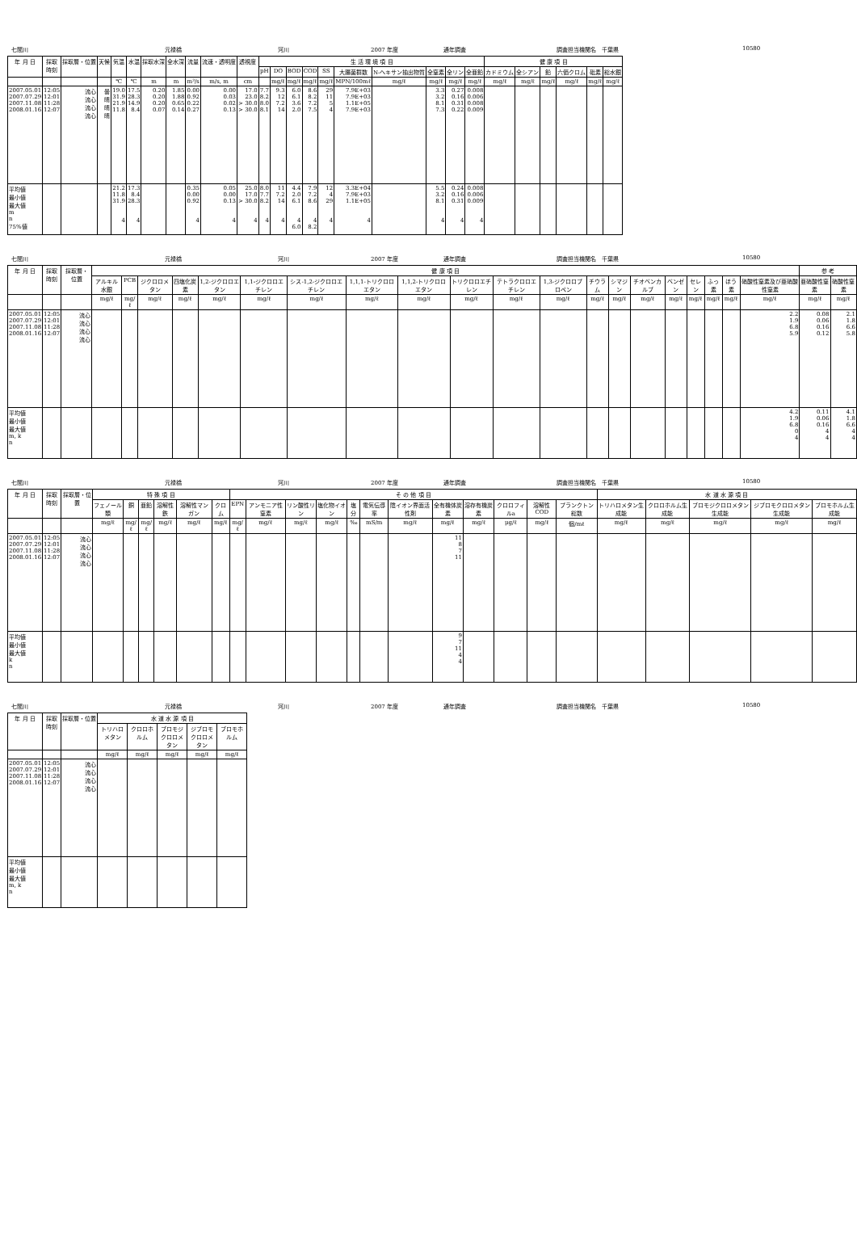七間川 元禄橋 河川 2007 年度 通年調査 調査担当機関名　千葉県 10580
| 年 月 日 | 採取 時刻 | 採取層・位置 | 天候 | 気温 | 水温 | 採取水深 | 全水深 | 流量 | 流速・透明度 | 透視度 | 生 活 環 境 項 目 | | | | | | | | | | 健 康 項 目 | | | | | |
| --- | --- | --- | --- | --- | --- | --- | --- | --- | --- | --- | --- | --- | --- | --- | --- | --- | --- | --- | --- | --- | --- | --- | --- | --- | --- | --- |
| | | | | | | | | | | | pH | DO | BOD | COD | SS | 大腸菌群数 | N-ヘキサン抽出物質 | 全窒素 | 全リン | 全亜鉛 | カドミウム | 全シアン | 鉛 | 六価クロム | 砒素 | 総水銀 |
| | | | | ℃ | ℃ | m | m | m³/s | m/s, m | cm | | mg/ℓ | mg/ℓ | mg/ℓ | mg/ℓ | MPN/100mℓ | mg/ℓ | mg/ℓ | mg/ℓ | mg/ℓ | mg/ℓ | mg/ℓ | mg/ℓ | mg/ℓ | mg/ℓ | mg/ℓ |
| 2007.05.01 2007.07.29 2007.11.08 2008.01.16 | 12:05 12:01 11:28 12:07 | 流心 流心 流心 流心 | 曇 晴 晴 晴 | 19.0 31.9 21.9 11.8 | 17.5 28.3 14.9 8.4 | 0.20 0.20 0.20 0.07 | 1.85 1.88 0.65 0.14 | 0.00 0.92 0.22 0.27 | 0.00 0.03 0.02 0.13 | 17.0 23.0 > 30.0 > 30.0 | 7.7 8.2 8.0 8.1 | 9.3 12 7.2 14 | 6.0 6.1 3.6 2.0 | 8.6 8.2 7.2 7.5 | 29 11 5 4 | 7.9E+03 7.9E+03 1.1E+05 7.9E+03 | | 3.3 3.2 8.1 7.3 | 0.27 0.16 0.31 0.22 | 0.008 0.006 0.008 0.009 | | | | | | |
| 平均値 最小値 最大値 m n 75%値 | | | | 21.2 11.8 31.9 4 | 17.3 8.4 28.3 4 | | | 0.35 0.00 0.92 4 | 0.05 0.00 0.13 4 | 25.0 17.0 > 30.0 4 | 8.0 7.7 8.2 4 | 11 7.2 14 4 | 4.4 2.0 6.1 4 6.0 | 7.9 7.2 8.6 4 8.2 | 12 4 29 4 | 3.3E+04 7.9E+03 1.1E+05 4 | | 5.5 3.2 8.1 4 | 0.24 0.16 0.31 4 | 0.008 0.006 0.009 4 | | | | | | |
七間川 元禄橋 河川 2007 年度 通年調査 調査担当機関名　千葉県 10580
| 年 月 日 | 採取 時刻 | 採取層・位置 | 健 康 項 目 | | | | | | | | | | | | | | | | | | | | 参 考 | |
| --- | --- | --- | --- | --- | --- | --- | --- | --- | --- | --- | --- | --- | --- | --- | --- | --- | --- | --- | --- | --- | --- | --- | --- | --- |
| | | | アルキル水銀 | PCB | ジクロロメタン | 四塩化炭素 | 1,2-ジクロロエタン | 1,1-ジクロロエチレン | シス-1,2-ジクロロエチレン | 1,1,1-トリクロロエタン | 1,1,2-トリクロロエタン | トリクロロエチレン | テトラクロロエチレン | 1,3-ジクロロプロペン | チウラム | シマジン | チオベンカルブ | ベンゼン | セレン | ふっ素 | ほう素 | 硝酸性窒素及び亜硝酸性窒素 | 亜硝酸性窒素 | 硝酸性窒素 |
| | | | mg/ℓ | mg/ℓ | mg/ℓ | mg/ℓ | mg/ℓ | mg/ℓ | mg/ℓ | mg/ℓ | mg/ℓ | mg/ℓ | mg/ℓ | mg/ℓ | mg/ℓ | mg/ℓ | mg/ℓ | mg/ℓ | mg/ℓ | mg/ℓ | mg/ℓ | mg/ℓ | mg/ℓ | mg/ℓ |
| 2007.05.01 2007.07.29 2007.11.08 2008.01.16 | 12:05 12:01 11:28 12:07 | 流心 流心 流心 流心 | | | | | | | | | | | | | | | | | | | | 2.2 1.9 6.8 5.9 | 0.08 0.06 0.16 0.12 | 2.1 1.8 6.6 5.8 |
| 平均値 最小値 最大値 m, k n | | | | | | | | | | | | | | | | | | | | | | 4.2 1.9 6.8 0 4 | 0.11 0.06 0.16 4 4 | 4.1 1.8 6.6 4 4 |
七間川 元禄橋 河川 2007 年度 通年調査 調査担当機関名　千葉県 10580
| 年 月 日 | 採取 時刻 | 採取層・位置 | 特 殊 項 目 | | | | | | そ の 他 項 目 | | | | | | | | | | | | 水 道 水 源 項 目 | | | | |
| --- | --- | --- | --- | --- | --- | --- | --- | --- | --- | --- | --- | --- | --- | --- | --- | --- | --- | --- | --- | --- | --- | --- | --- | --- | --- |
| | | | フェノール類 | 銅 | 亜鉛 | 溶解性鉄 | 溶解性マンガン | クロム | EPN | アンモニア性窒素 | リン酸性リン | 塩化物イオン | 塩分 | 電気伝導率 | 陰イオン界面活性剤 | 全有機体炭素 | 溶存有機炭素 | クロロフィルa | 溶解性COD | プランクトン総数 | トリハロメタン生成能 | クロロホルム生成能 | ブロモジクロロメタン生成能 | ジブロモクロロメタン生成能 | ブロモホルム生成能 |
| | | | mg/ℓ | mg/ℓ | mg/ℓ | mg/ℓ | mg/ℓ | mg/ℓ | mg/ℓ | mg/ℓ | mg/ℓ | mg/ℓ | ‰ | mS/m | mg/ℓ | mg/ℓ | mg/ℓ | μg/ℓ | mg/ℓ | 個/mℓ | mg/ℓ | mg/ℓ | mg/ℓ | mg/ℓ | mg/ℓ |
| 2007.05.01 2007.07.29 2007.11.08 2008.01.16 | 12:05 12:01 11:28 12:07 | 流心 流心 流心 流心 | | | | | | | | | | | | | | 11 8 7 11 | | | | | | | | | |
| 平均値 最小値 最大値 k n | | | | | | | | | | | | | | | | 9 7 11 4 4 | | | | | | | | | |
七間川 元禄橋 河川 2007 年度 通年調査 調査担当機関名　千葉県 10580
| 年 月 日 | 採取 時刻 | 採取層・位置 | 水 道 水 源 項 目 | | | | |
| --- | --- | --- | --- | --- | --- | --- | --- |
| | | | トリハロメタン | クロロホルム | ブロモジクロロメタン | ジブロモクロロメタン | ブロモホルム |
| | | | mg/ℓ | mg/ℓ | mg/ℓ | mg/ℓ | mg/ℓ |
| 2007.05.01 2007.07.29 2007.11.08 2008.01.16 | 12:05 12:01 11:28 12:07 | 流心 流心 流心 流心 | | | | | |
| 平均値 最小値 最大値 m, k n | | | | | | | |